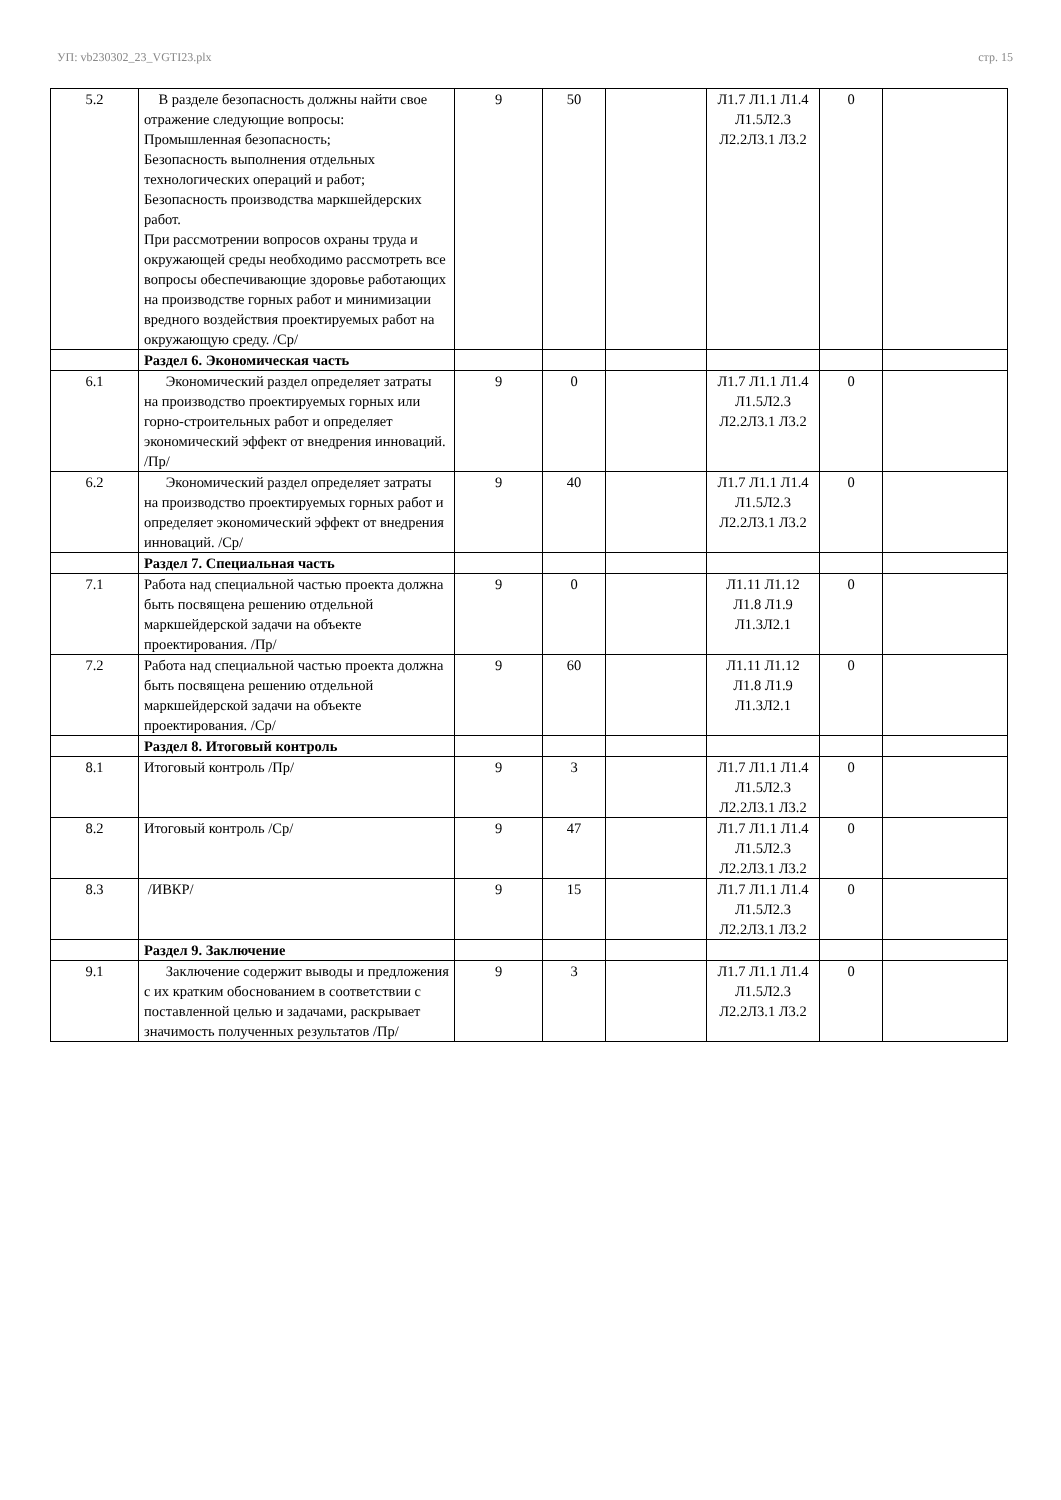УП: vb230302_23_VGTI23.plx стр. 15
| 5.2 | В разделе безопасность должны найти свое отражение следующие вопросы: Промышленная безопасность; Безопасность выполнения отдельных технологических операций и работ; Безопасность производства маркшейдерских работ. При рассмотрении вопросов охраны труда и окружающей среды необходимо рассмотреть все вопросы обеспечивающие здоровье работающих на производстве горных работ и минимизации вредного воздействия проектируемых работ на окружающую среду. /Ср/ | 9 | 50 | | Л1.7 Л1.1 Л1.4 Л1.5Л2.3 Л2.2Л3.1 Л3.2 | 0 | |
| | Раздел 6. Экономическая часть | | | | | | |
| 6.1 | Экономический раздел определяет затраты на производство проектируемых горных или горно-строительных работ и определяет экономический эффект от внедрения инноваций. /Пр/ | 9 | 0 | | Л1.7 Л1.1 Л1.4 Л1.5Л2.3 Л2.2Л3.1 Л3.2 | 0 | |
| 6.2 | Экономический раздел определяет затраты на производство проектируемых горных работ и определяет экономический эффект от внедрения инноваций. /Ср/ | 9 | 40 | | Л1.7 Л1.1 Л1.4 Л1.5Л2.3 Л2.2Л3.1 Л3.2 | 0 | |
| | Раздел 7. Специальная часть | | | | | | |
| 7.1 | Работа над специальной частью проекта должна быть посвящена решению отдельной маркшейдерской задачи на объекте проектирования. /Пр/ | 9 | 0 | | Л1.11 Л1.12 Л1.8 Л1.9 Л1.3Л2.1 | 0 | |
| 7.2 | Работа над специальной частью проекта должна быть посвящена решению отдельной маркшейдерской задачи на объекте проектирования. /Ср/ | 9 | 60 | | Л1.11 Л1.12 Л1.8 Л1.9 Л1.3Л2.1 | 0 | |
| | Раздел 8. Итоговый контроль | | | | | | |
| 8.1 | Итоговый контроль /Пр/ | 9 | 3 | | Л1.7 Л1.1 Л1.4 Л1.5Л2.3 Л2.2Л3.1 Л3.2 | 0 | |
| 8.2 | Итоговый контроль /Ср/ | 9 | 47 | | Л1.7 Л1.1 Л1.4 Л1.5Л2.3 Л2.2Л3.1 Л3.2 | 0 | |
| 8.3 | /ИВКР/ | 9 | 15 | | Л1.7 Л1.1 Л1.4 Л1.5Л2.3 Л2.2Л3.1 Л3.2 | 0 | |
| | Раздел 9. Заключение | | | | | | |
| 9.1 | Заключение содержит выводы и предложения с их кратким обоснованием в соответствии с поставленной целью и задачами, раскрывает значимость полученных результатов /Пр/ | 9 | 3 | | Л1.7 Л1.1 Л1.4 Л1.5Л2.3 Л2.2Л3.1 Л3.2 | 0 | |